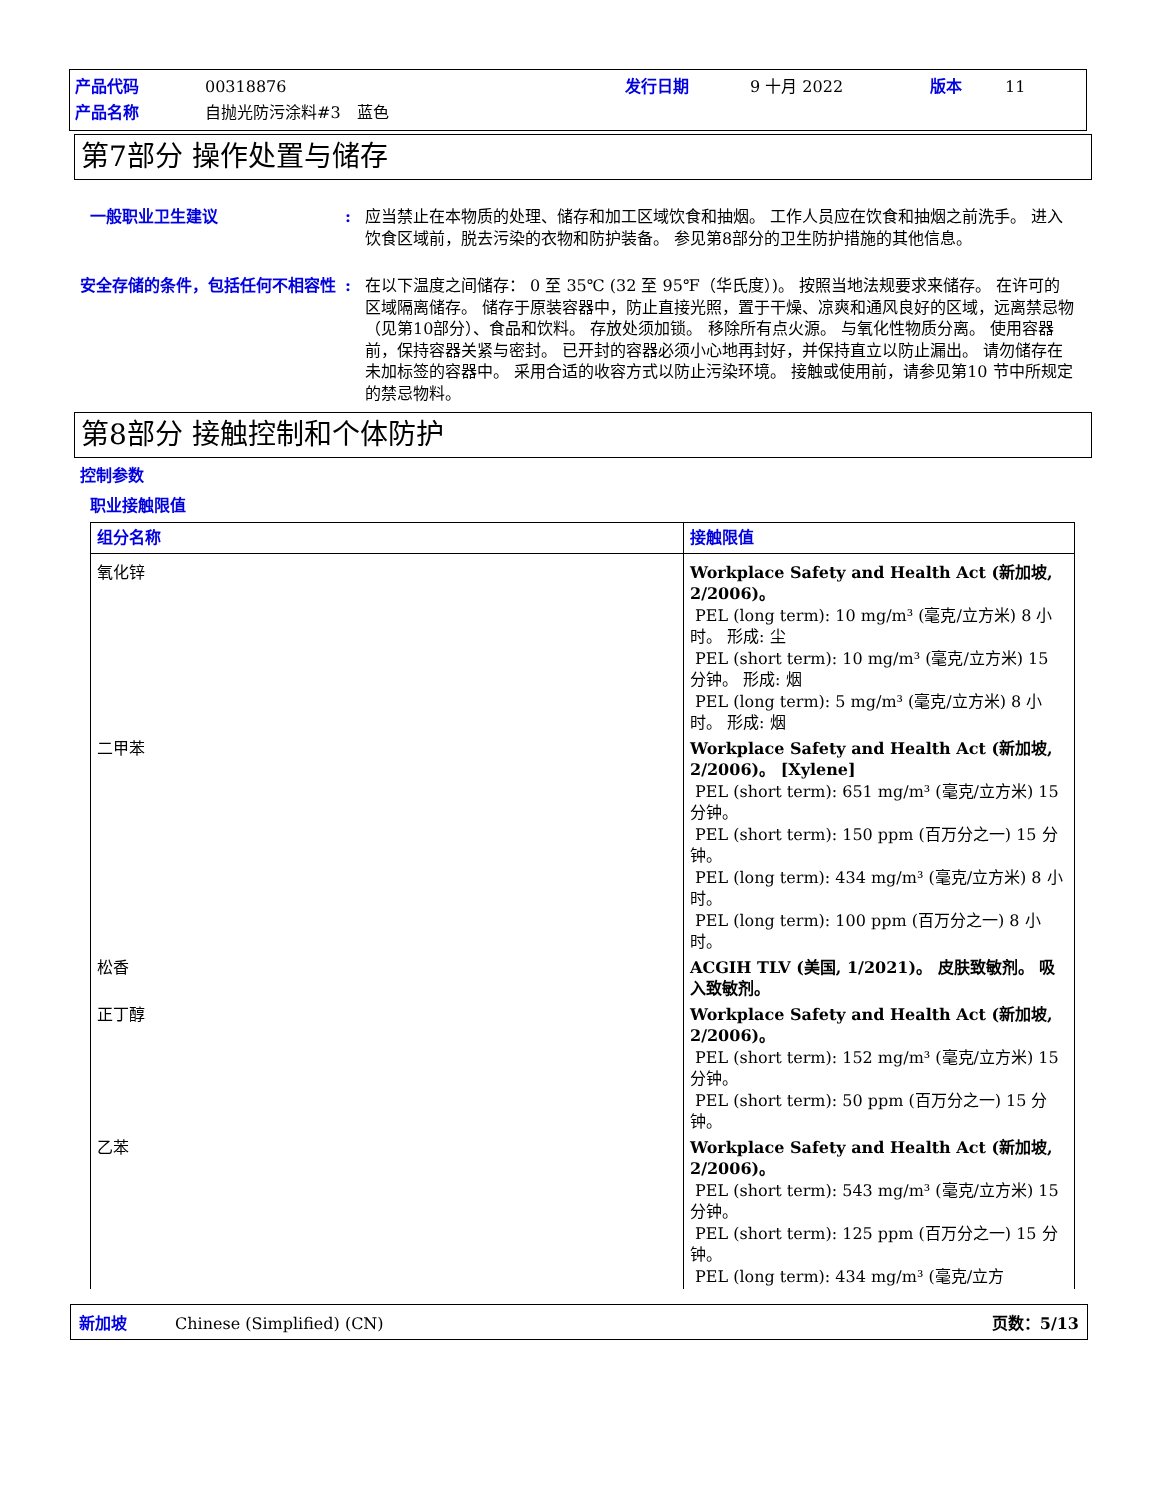| 产品代码 | 00318876 | 发行日期 | 9 十月 2022 | 版本 | 11 |
| 产品名称 | 自抛光防污涂料#3 蓝色 | | | | |
第7部分 操作处置与储存
一般职业卫生建议 : 应当禁止在本物质的处理、储存和加工区域饮食和抽烟。 工作人员应在饮食和抽烟之前洗手。 进入饮食区域前，脱去污染的衣物和防护装备。 参见第8部分的卫生防护措施的其他信息。
安全存储的条件，包括任何不相容性 : 在以下温度之间储存： 0 至 35℃ (32 至 95℉（华氏度）)。 按照当地法规要求来储存。 在许可的区域隔离储存。 储存于原装容器中，防止直接光照，置于干燥、凉爽和通风良好的区域，远离禁忌物（见第10部分）、食品和饮料。 存放处须加锁。 移除所有点火源。 与氧化性物质分离。 使用容器前，保持容器关紧与密封。 已开封的容器必须小心地再封好，并保持直立以防止漏出。 请勿储存在未加标签的容器中。 采用合适的收容方式以防止污染环境。 接触或使用前，请参见第10 节中所规定的禁忌物料。
第8部分 接触控制和个体防护
控制参数
职业接触限值
| 组分名称 | 接触限值 |
| --- | --- |
| 氧化锌 | Workplace Safety and Health Act (新加坡, 2/2006)。 PEL (long term): 10 mg/m³ (毫克/立方米) 8 小时。 形成: 尘 PEL (short term): 10 mg/m³ (毫克/立方米) 15 分钟。 形成: 烟 PEL (long term): 5 mg/m³ (毫克/立方米) 8 小时。 形成: 烟 |
| 二甲苯 | Workplace Safety and Health Act (新加坡, 2/2006)。 [Xylene] PEL (short term): 651 mg/m³ (毫克/立方米) 15 分钟。 PEL (short term): 150 ppm (百万分之一) 15 分钟。 PEL (long term): 434 mg/m³ (毫克/立方米) 8 小时。 PEL (long term): 100 ppm (百万分之一) 8 小时。 |
| 松香 | ACGIH TLV (美国, 1/2021)。 皮肤致敏剂。 吸入致敏剂。 |
| 正丁醇 | Workplace Safety and Health Act (新加坡, 2/2006)。 PEL (short term): 152 mg/m³ (毫克/立方米) 15 分钟。 PEL (short term): 50 ppm (百万分之一) 15 分钟。 |
| 乙苯 | Workplace Safety and Health Act (新加坡, 2/2006)。 PEL (short term): 543 mg/m³ (毫克/立方米) 15 分钟。 PEL (short term): 125 ppm (百万分之一) 15 分钟。 PEL (long term): 434 mg/m³ (毫克/立方 |
新加坡　　　Chinese (Simplified) (CN) 页数：5/13